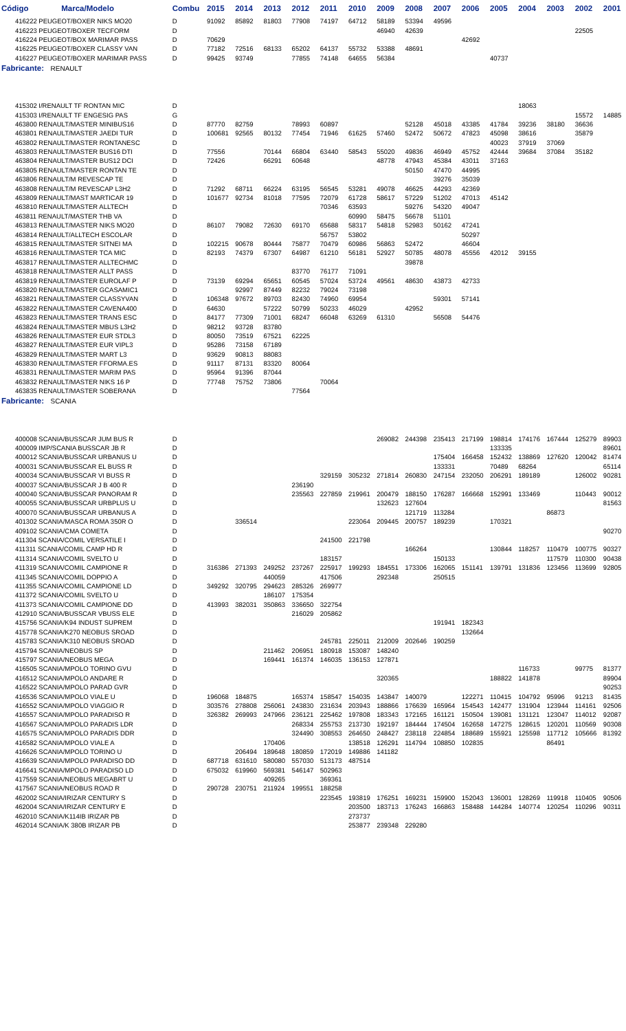| Código | Marca/Modelo | Combu | 2015 | 2014 | 2013 | 2012 | 2011 | 2010 | 2009 | 2008 | 2007 | 2006 | 2005 | 2004 | 2003 | 2002 | 2001 |
| --- | --- | --- | --- | --- | --- | --- | --- | --- | --- | --- | --- | --- | --- | --- | --- | --- | --- |
| 416222 PEUGEOT/BOXER NIKS MO20 | | D | 91092 | 85892 | 81803 | 77908 | 74197 | 64712 | 58189 | 53394 | 49596 | | | | | | |
| 416223 PEUGEOT/BOXER TECFORM | | D | | | | | | | 46940 | 42639 | | | | | | 22505 | |
| 416224 PEUGEOT/BOX MARIMAR PASS | | D | 70629 | | | | | | | | | 42692 | | | | | |
| 416225 PEUGEOT/BOXER CLASSY VAN | | D | 77182 | 72516 | 68133 | 65202 | 64137 | 55732 | 53388 | 48691 | | | | | | | |
| 416227 PEUGEOT/BOXER MARIMAR PASS | | D | 99425 | 93749 | | 77855 | 74148 | 64655 | 56384 | | | | 40737 | | | | |
| Fabricante: RENAULT | | | | | | | | | | | | | | | | | |
| 415302 I/RENAULT TF RONTAN MIC | | D | | | | | | | | | | | | 18063 | | | |
| 415303 I/RENAULT TF ENGESIG PAS | | G | | | | | | | | | | | | | | 15572 | 14885 |
| 463800 RENAULT/MASTER MINIBUS16 | | D | 87770 | 82759 | | 78993 | 60897 | | | 52128 | 45018 | 43385 | 41784 | 39236 | 38180 | 36636 | |
| 463801 RENAULT/MASTER JAEDI TUR | | D | 100681 | 92565 | 80132 | 77454 | 71946 | 61625 | 57460 | 52472 | 50672 | 47823 | 45098 | 38616 | | 35879 | |
| 463802 RENAULT/MASTER RONTANESC | | D | | | | | | | | | | | 40023 | 37919 | 37069 | | |
| 463803 RENAULT/MASTER BUS16 DTI | | D | 77556 | | 70144 | 66804 | 63440 | 58543 | 55020 | 49836 | 46949 | 45752 | 42444 | 39684 | 37084 | 35182 | |
| 463804 RENAULT/MASTER BUS12 DCI | | D | 72426 | | 66291 | 60648 | | | 48778 | 47943 | 45384 | 43011 | 37163 | | | | |
| 463805 RENAULT/MASTER RONTAN TE | | D | | | | | | | | 50150 | 47470 | 44995 | | | | | |
| 463806 RENAULT/M REVESCAP TE | | D | | | | | | | | | 39276 | 35039 | | | | | |
| 463808 RENAULT/M REVESCAP L3H2 | | D | 71292 | 68711 | 66224 | 63195 | 56545 | 53281 | 49078 | 46625 | 44293 | 42369 | | | | | |
| 463809 RENAULT/MAST MARTICAR 19 | | D | 101677 | 92734 | 81018 | 77595 | 72079 | 61728 | 58617 | 57229 | 51202 | 47013 | 45142 | | | | |
| 463810 RENAULT/MASTER ALLTECH | | D | | | | | 70346 | 63593 | | 59276 | 54320 | 49047 | | | | | |
| 463811 RENAULT/MASTER THB VA | | D | | | | | | 60990 | 58475 | 56678 | 51101 | | | | | | |
| 463813 RENAULT/MASTER NIKS MO20 | | D | 86107 | 79082 | 72630 | 69170 | 65688 | 58317 | 54818 | 52983 | 50162 | 47241 | | | | | |
| 463814 RENAULT/ALLTECH ESCOLAR | | D | | | | | 56757 | 53802 | | | | 50297 | | | | | |
| 463815 RENAULT/MASTER SITNEI MA | | D | 102215 | 90678 | 80444 | 75877 | 70479 | 60986 | 56863 | 52472 | | 46604 | | | | | |
| 463816 RENAULT/MASTER TCA MIC | | D | 82193 | 74379 | 67307 | 64987 | 61210 | 56181 | 52927 | 50785 | 48078 | 45556 | 42012 | 39155 | | | |
| 463817 RENAULT/MASTER ALLTECHMC | | D | | | | | | | | 39878 | | | | | | | |
| 463818 RENAULT/MASTER ALLT PASS | | D | | | | 83770 | 76177 | 71091 | | | | | | | | | |
| 463819 RENAULT/MASTER EUROLAF P | | D | 73139 | 69294 | 65651 | 60545 | 57024 | 53724 | 49561 | 48630 | 43873 | 42733 | | | | | |
| 463820 RENAULT/MASTER GCASAMIC1 | | D | | 92997 | 87449 | 82232 | 79024 | 73198 | | | | | | | | | |
| 463821 RENAULT/MASTER CLASSYVAN | | D | 106348 | 97672 | 89703 | 82430 | 74960 | 69954 | | | 59301 | 57141 | | | | | |
| 463822 RENAULT/MASTER CAVENA400 | | D | 64630 | | 57222 | 50799 | 50233 | 46029 | | 42952 | | | | | | | |
| 463823 RENAULT/MASTER TRANS ESC | | D | 84177 | 77309 | 71001 | 68247 | 66048 | 63269 | 61310 | | 56508 | 54476 | | | | | |
| 463824 RENAULT/MASTER MBUS L3H2 | | D | 98212 | 93728 | 83780 | | | | | | | | | | | | |
| 463826 RENAULT/MASTER EUR STDL3 | | D | 80050 | 73519 | 67521 | 62225 | | | | | | | | | | | |
| 463827 RENAULT/MASTER EUR VIPL3 | | D | 95286 | 73158 | 67189 | | | | | | | | | | | | |
| 463829 RENAULT/MASTER MART L3 | | D | 93629 | 90813 | 88083 | | | | | | | | | | | | |
| 463830 RENAULT/MASTER FFORMA.ES | | D | 91117 | 87131 | 83320 | 80064 | | | | | | | | | | | |
| 463831 RENAULT/MASTER MARIM PAS | | D | 95964 | 91396 | 87044 | | | | | | | | | | | | |
| 463832 RENAULT/MASTER NIKS 16 P | | D | 77748 | 75752 | 73806 | | 70064 | | | | | | | | | | |
| 463835 RENAULT/MASTER SOBERANA | | D | | | | 77564 | | | | | | | | | | | |
| Fabricante: SCANIA | | | | | | | | | | | | | | | | | |
| 400008 SCANIA/BUSSCAR JUM BUS R | | D | | | | | | | 269082 | 244398 | 235413 | 217199 | 198814 | 174176 | 167444 | 125279 | 89903 |
| 400009 IMP/SCANIA BUSSCAR JB R | | D | | | | | | | | | | | 133335 | | | | 89601 |
| 400012 SCANIA/BUSSCAR URBANUS U | | D | | | | | | | | | 175404 | 166458 | 152432 | 138869 | 127620 | 120042 | 81474 |
| 400031 SCANIA/BUSSCAR EL BUSS R | | D | | | | | | | | | 133331 | | 70489 | 68264 | | | 65114 |
| 400034 SCANIA/BUSSCAR VI BUSS R | | D | | | | | 329159 | 305232 | 271814 | 260830 | 247154 | 232050 | 206291 | 189189 | | 126002 | 90281 |
| 400037 SCANIA/BUSSCAR J B 400 R | | D | | | | 236190 | | | | | | | | | | | |
| 400040 SCANIA/BUSSCAR PANORAM R | | D | | | | 235563 | 227859 | 219961 | 200479 | 188150 | 176287 | 166668 | 152991 | 133469 | | 110443 | 90012 |
| 400055 SCANIA/BUSSCAR URBPLUS U | | D | | | | | | | 132623 | 127604 | | | | | | | 81563 |
| 400070 SCANIA/BUSSCAR URBANUS A | | D | | | | | | | | 121719 | 113284 | | | | 86873 | | |
| 401302 SCANIA/MASCA ROMA 350R O | | D | | 336514 | | | | 223064 | 209445 | 200757 | 189239 | | 170321 | | | | |
| 409102 SCANIA/CMA COMETA | | D | | | | | | | | | | | | | | | 90270 |
| 411304 SCANIA/COMIL VERSATILE I | | D | | | | | 241500 | 221798 | | | | | | | | | |
| 411311 SCANIA/COMIL CAMP HD R | | D | | | | | | | | 166264 | | | 130844 | 118257 | 110479 | 100775 | 90327 |
| 411314 SCANIA/COMIL SVELTO U | | D | | | | | 183157 | | | | 150133 | | | | 117579 | 110300 | 90438 |
| 411319 SCANIA/COMIL CAMPIONE R | | D | 316386 | 271393 | 249252 | 237267 | 225917 | 199293 | 184551 | 173306 | 162065 | 151141 | 139791 | 131836 | 123456 | 113699 | 92805 |
| 411345 SCANIA/COMIL DOPPIO A | | D | | | 440059 | | 417506 | | 292348 | | 250515 | | | | | | |
| 411355 SCANIA/COMIL CAMPIONE LD | | D | 349292 | 320795 | 294623 | 285326 | 269977 | | | | | | | | | | |
| 411372 SCANIA/COMIL SVELTO U | | D | | | 186107 | 175354 | | | | | | | | | | | |
| 411373 SCANIA/COMIL CAMPIONE DD | | D | 413993 | 382031 | 350863 | 336650 | 322754 | | | | | | | | | | |
| 412910 SCANIA/BUSSCAR VBUSS ELE | | D | | | | 216029 | 205862 | | | | | | | | | | |
| 415756 SCANIA/K94 INDUST SUPREM | | D | | | | | | | | | 191941 | 182343 | | | | | |
| 415778 SCANIA/K270 NEOBUS SROAD | | D | | | | | | | | | | 132664 | | | | | |
| 415783 SCANIA/K310 NEOBUS SROAD | | D | | | | | 245781 | 225011 | 212009 | 202646 | 190259 | | | | | | |
| 415794 SCANIA/NEOBUS SP | | D | | | 211462 | 206951 | 180918 | 153087 | 148240 | | | | | | | | |
| 415797 SCANIA/NEOBUS MEGA | | D | | | 169441 | 161374 | 146035 | 136153 | 127871 | | | | | | | | |
| 416505 SCANIA/MPOLO TORINO GVU | | D | | | | | | | | | | | | 116733 | | 99775 | 81377 |
| 416512 SCANIA/MPOLO ANDARE R | | D | | | | | | | 320365 | | | | 188822 | 141878 | | | 89904 |
| 416522 SCANIA/MPOLO PARAD GVR | | D | | | | | | | | | | | | | | | 90253 |
| 416536 SCANIA/MPOLO VIALE U | | D | 196068 | 184875 | | 165374 | 158547 | 154035 | 143847 | 140079 | | 122271 | 110415 | 104792 | 95996 | 91213 | 81435 |
| 416552 SCANIA/MPOLO VIAGGIO R | | D | 303576 | 278808 | 256061 | 243830 | 231634 | 203943 | 188866 | 176639 | 165964 | 154543 | 142477 | 131904 | 123944 | 114161 | 92506 |
| 416557 SCANIA/MPOLO PARADISO R | | D | 326382 | 269993 | 247966 | 236121 | 225462 | 197808 | 183343 | 172165 | 161121 | 150504 | 139081 | 131121 | 123047 | 114012 | 92087 |
| 416567 SCANIA/MPOLO PARADIS LDR | | D | | | | 268334 | 255753 | 213730 | 192197 | 184444 | 174504 | 162658 | 147275 | 128615 | 120201 | 110569 | 90308 |
| 416575 SCANIA/MPOLO PARADIS DDR | | D | | | | 324490 | 308553 | 264650 | 248427 | 238118 | 224854 | 188689 | 155921 | 125598 | 117712 | 105666 | 81392 |
| 416582 SCANIA/MPOLO VIALE A | | D | | | 170406 | | | 138518 | 126291 | 114794 | 108850 | 102835 | | | 86491 | | |
| 416626 SCANIA/MPOLO TORINO U | | D | | 206494 | 189648 | 180859 | 172019 | 149886 | 141182 | | | | | | | | |
| 416639 SCANIA/MPOLO PARADISO DD | | D | 687718 | 631610 | 580080 | 557030 | 513173 | 487514 | | | | | | | | | |
| 416641 SCANIA/MPOLO PARADISO LD | | D | 675032 | 619960 | 569381 | 546147 | 502963 | | | | | | | | | | |
| 417559 SCANIA/NEOBUS MEGABRT U | | D | | | 409265 | | 369361 | | | | | | | | | | |
| 417567 SCANIA/NEOBUS ROAD R | | D | 290728 | 230751 | 211924 | 199551 | 188258 | | | | | | | | | | |
| 462002 SCANIA/IRIZAR CENTURY S | | D | | | | | 223545 | 193819 | 176251 | 169231 | 159900 | 152043 | 136001 | 128269 | 119918 | 110405 | 90506 |
| 462004 SCANIA/IRIZAR CENTURY E | | D | | | | | | 203500 | 183713 | 176243 | 166863 | 158488 | 144284 | 140774 | 120254 | 110296 | 90311 |
| 462010 SCANIA/K114IB IRIZAR PB | | D | | | | | | 273737 | | | | | | | | | |
| 462014 SCANIA/K 380B IRIZAR PB | | D | | | | | | 253877 | 239348 | 229280 | | | | | | | |